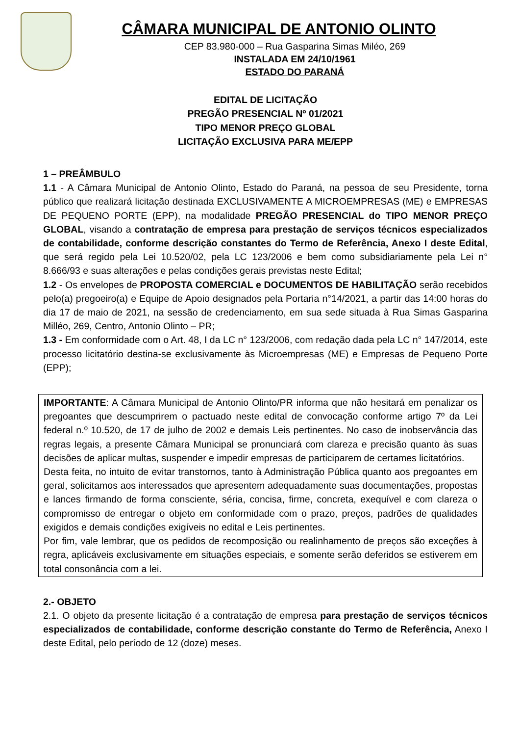CÂMARA MUNICIPAL DE ANTONIO OLINTO
CEP 83.980-000 – Rua Gasparina Simas Miléo, 269
INSTALADA EM 24/10/1961
ESTADO DO PARANÁ
EDITAL DE LICITAÇÃO
PREGÃO PRESENCIAL Nº 01/2021
TIPO MENOR PREÇO GLOBAL
LICITAÇÃO EXCLUSIVA PARA ME/EPP
1 – PREÂMBULO
1.1 - A Câmara Municipal de Antonio Olinto, Estado do Paraná, na pessoa de seu Presidente, torna público que realizará licitação destinada EXCLUSIVAMENTE A MICROEMPRESAS (ME) e EMPRESAS DE PEQUENO PORTE (EPP), na modalidade PREGÃO PRESENCIAL do TIPO MENOR PREÇO GLOBAL, visando a contratação de empresa para prestação de serviços técnicos especializados de contabilidade, conforme descrição constantes do Termo de Referência, Anexo I deste Edital, que será regido pela Lei 10.520/02, pela LC 123/2006 e bem como subsidiariamente pela Lei n° 8.666/93 e suas alterações e pelas condições gerais previstas neste Edital;
1.2 - Os envelopes de PROPOSTA COMERCIAL e DOCUMENTOS DE HABILITAÇÃO serão recebidos pelo(a) pregoeiro(a) e Equipe de Apoio designados pela Portaria n°14/2021, a partir das 14:00 horas do dia 17 de maio de 2021, na sessão de credenciamento, em sua sede situada à Rua Simas Gasparina Milléo, 269, Centro, Antonio Olinto – PR;
1.3 - Em conformidade com o Art. 48, I da LC n° 123/2006, com redação dada pela LC n° 147/2014, este processo licitatório destina-se exclusivamente às Microempresas (ME) e Empresas de Pequeno Porte (EPP);
IMPORTANTE: A Câmara Municipal de Antonio Olinto/PR informa que não hesitará em penalizar os pregoantes que descumprirem o pactuado neste edital de convocação conforme artigo 7º da Lei federal n.º 10.520, de 17 de julho de 2002 e demais Leis pertinentes. No caso de inobservância das regras legais, a presente Câmara Municipal se pronunciará com clareza e precisão quanto às suas decisões de aplicar multas, suspender e impedir empresas de participarem de certames licitatórios.
Desta feita, no intuito de evitar transtornos, tanto à Administração Pública quanto aos pregoantes em geral, solicitamos aos interessados que apresentem adequadamente suas documentações, propostas e lances firmando de forma consciente, séria, concisa, firme, concreta, exequível e com clareza o compromisso de entregar o objeto em conformidade com o prazo, preços, padrões de qualidades exigidos e demais condições exigíveis no edital e Leis pertinentes.
Por fim, vale lembrar, que os pedidos de recomposição ou realinhamento de preços são exceções à regra, aplicáveis exclusivamente em situações especiais, e somente serão deferidos se estiverem em total consonância com a lei.
2.- OBJETO
2.1. O objeto da presente licitação é a contratação de empresa para prestação de serviços técnicos especializados de contabilidade, conforme descrição constante do Termo de Referência, Anexo I deste Edital, pelo período de 12 (doze) meses.